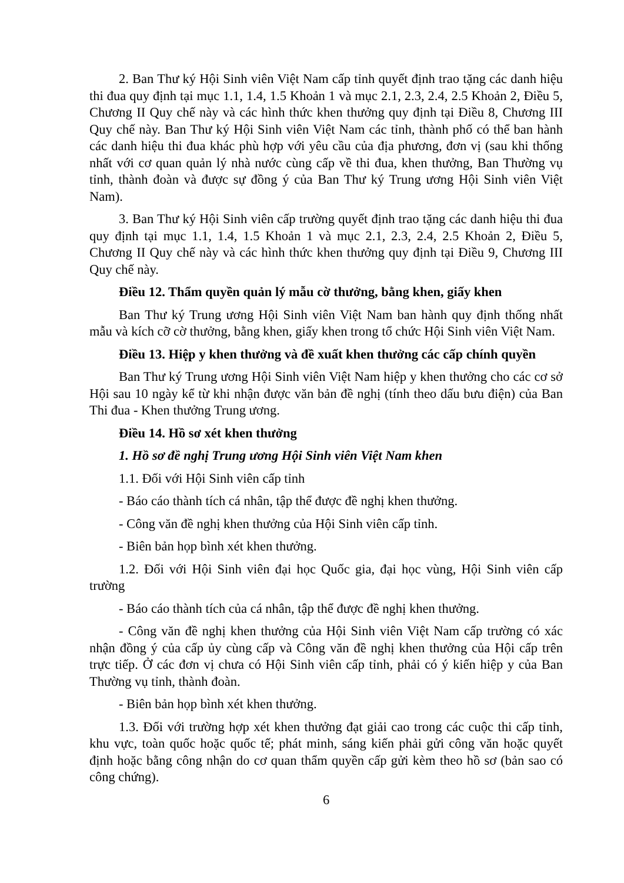2. Ban Thư ký Hội Sinh viên Việt Nam cấp tỉnh quyết định trao tặng các danh hiệu thi đua quy định tại mục 1.1, 1.4, 1.5 Khoản 1 và mục 2.1, 2.3, 2.4, 2.5 Khoản 2, Điều 5, Chương II Quy chế này và các hình thức khen thưởng quy định tại Điều 8, Chương III Quy chế này. Ban Thư ký Hội Sinh viên Việt Nam các tỉnh, thành phố có thể ban hành các danh hiệu thi đua khác phù hợp với yêu cầu của địa phương, đơn vị (sau khi thống nhất với cơ quan quản lý nhà nước cùng cấp về thi đua, khen thưởng, Ban Thường vụ tỉnh, thành đoàn và được sự đồng ý của Ban Thư ký Trung ương Hội Sinh viên Việt Nam).
3. Ban Thư ký Hội Sinh viên cấp trường quyết định trao tặng các danh hiệu thi đua quy định tại mục 1.1, 1.4, 1.5 Khoản 1 và mục 2.1, 2.3, 2.4, 2.5 Khoản 2, Điều 5, Chương II Quy chế này và các hình thức khen thưởng quy định tại Điều 9, Chương III Quy chế này.
Điều 12. Thẩm quyền quản lý mẫu cờ thưởng, bằng khen, giấy khen
Ban Thư ký Trung ương Hội Sinh viên Việt Nam ban hành quy định thống nhất mẫu và kích cỡ cờ thưởng, bằng khen, giấy khen trong tổ chức Hội Sinh viên Việt Nam.
Điều 13. Hiệp y khen thưởng và đề xuất khen thưởng các cấp chính quyền
Ban Thư ký Trung ương Hội Sinh viên Việt Nam hiệp y khen thưởng cho các cơ sở Hội sau 10 ngày kể từ khi nhận được văn bản đề nghị (tính theo dấu bưu điện) của Ban Thi đua - Khen thưởng Trung ương.
Điều 14. Hồ sơ xét khen thưởng
1. Hồ sơ đề nghị Trung ương Hội Sinh viên Việt Nam khen
1.1. Đối với Hội Sinh viên cấp tỉnh
- Báo cáo thành tích cá nhân, tập thể được đề nghị khen thưởng.
- Công văn đề nghị khen thưởng của Hội Sinh viên cấp tỉnh.
- Biên bản họp bình xét khen thưởng.
1.2. Đối với Hội Sinh viên đại học Quốc gia, đại học vùng, Hội Sinh viên cấp trường
- Báo cáo thành tích của cá nhân, tập thể được đề nghị khen thưởng.
- Công văn đề nghị khen thưởng của Hội Sinh viên Việt Nam cấp trường có xác nhận đồng ý của cấp ủy cùng cấp và Công văn đề nghị khen thưởng của Hội cấp trên trực tiếp. Ở các đơn vị chưa có Hội Sinh viên cấp tỉnh, phải có ý kiến hiệp y của Ban Thường vụ tỉnh, thành đoàn.
- Biên bản họp bình xét khen thưởng.
1.3. Đối với trường hợp xét khen thưởng đạt giải cao trong các cuộc thi cấp tỉnh, khu vực, toàn quốc hoặc quốc tế; phát minh, sáng kiến phải gửi công văn hoặc quyết định hoặc bằng công nhận do cơ quan thẩm quyền cấp gửi kèm theo hồ sơ (bản sao có công chứng).
6